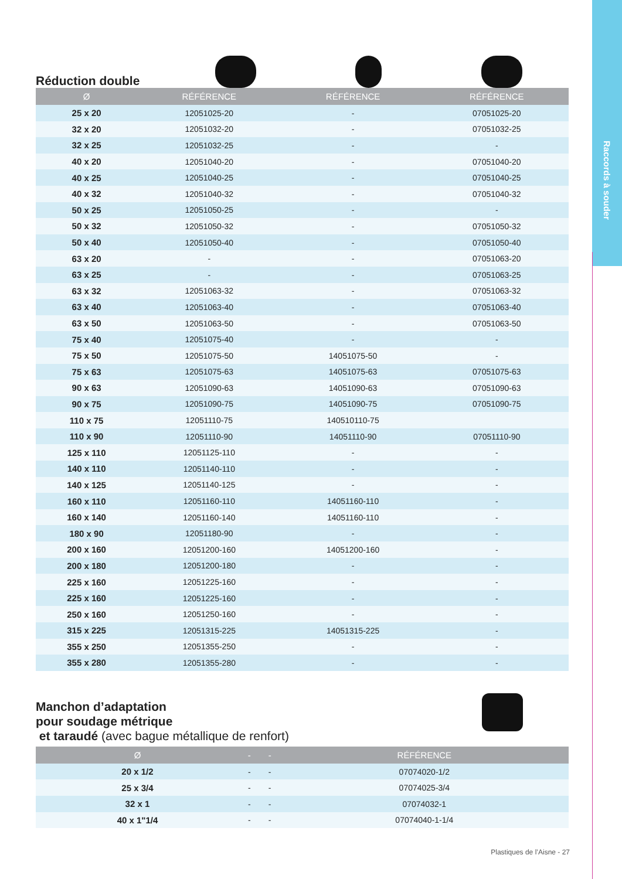Raccords à souder
Réduction double
| Ø | RÉFÉRENCE | RÉFÉRENCE | RÉFÉRENCE |
| --- | --- | --- | --- |
| 25 x 20 | 12051025-20 | - | 07051025-20 |
| 32 x 20 | 12051032-20 | - | 07051032-25 |
| 32 x 25 | 12051032-25 | - | - |
| 40 x 20 | 12051040-20 | - | 07051040-20 |
| 40 x 25 | 12051040-25 | - | 07051040-25 |
| 40 x 32 | 12051040-32 | - | 07051040-32 |
| 50 x 25 | 12051050-25 | - | - |
| 50 x 32 | 12051050-32 | - | 07051050-32 |
| 50 x 40 | 12051050-40 | - | 07051050-40 |
| 63 x 20 | - | - | 07051063-20 |
| 63 x 25 | - | - | 07051063-25 |
| 63 x 32 | 12051063-32 | - | 07051063-32 |
| 63 x 40 | 12051063-40 | - | 07051063-40 |
| 63 x 50 | 12051063-50 | - | 07051063-50 |
| 75 x 40 | 12051075-40 | - | - |
| 75 x 50 | 12051075-50 | 14051075-50 | - |
| 75 x 63 | 12051075-63 | 14051075-63 | 07051075-63 |
| 90 x 63 | 12051090-63 | 14051090-63 | 07051090-63 |
| 90 x 75 | 12051090-75 | 14051090-75 | 07051090-75 |
| 110 x 75 | 12051110-75 | 140510110-75 | |
| 110 x 90 | 12051110-90 | 14051110-90 | 07051110-90 |
| 125 x 110 | 12051125-110 | - | - |
| 140 x 110 | 12051140-110 | - | - |
| 140 x 125 | 12051140-125 | - | - |
| 160 x 110 | 12051160-110 | 14051160-110 | - |
| 160 x 140 | 12051160-140 | 14051160-110 | - |
| 180 x 90 | 12051180-90 | - | - |
| 200 x 160 | 12051200-160 | 14051200-160 | - |
| 200 x 180 | 12051200-180 | - | - |
| 225 x 160 | 12051225-160 | - | - |
| 225 x 160 | 12051225-160 | - | - |
| 250 x 160 | 12051250-160 | - | - |
| 315 x 225 | 12051315-225 | 14051315-225 | - |
| 355 x 250 | 12051355-250 | - | - |
| 355 x 280 | 12051355-280 | - | - |
Manchon d’adaptation
pour soudage métrique
et taraudé (avec bague métallique de renfort)
| Ø | - | - | RÉFÉRENCE |
| --- | --- | --- | --- |
| 20 x 1/2 | - | - | 07074020-1/2 |
| 25 x 3/4 | - | - | 07074025-3/4 |
| 32 x 1 | - | - | 07074032-1 |
| 40 x 1"1/4 | - | - | 07074040-1-1/4 |
Plastiques de l’Aisne - 27